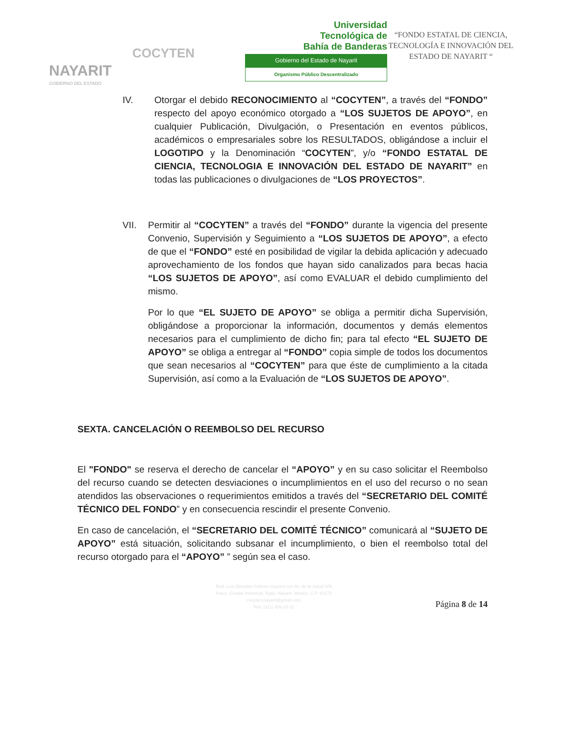NAYARIT
GOBIERNO DEL ESTADO
COCYTEN
Universidad
Tecnológica de
Bahía de Banderas
Gobierno del Estado de Nayarit
Organismo Público Descentralizado
“FONDO ESTATAL DE CIENCIA, TECNOLOGÍA E INNOVACIÓN DEL ESTADO DE NAYARIT “
IV. Otorgar el debido RECONOCIMIENTO al “COCYTEN”, a través del “FONDO” respecto del apoyo económico otorgado a “LOS SUJETOS DE APOYO”, en cualquier Publicación, Divulgación, o Presentación en eventos públicos, académicos o empresariales sobre los RESULTADOS, obligándose a incluir el LOGOTIPO y la Denominación “COCYTEN”, y/o “FONDO ESTATAL DE CIENCIA, TECNOLOGIA E INNOVACIÓN DEL ESTADO DE NAYARIT” en todas las publicaciones o divulgaciones de “LOS PROYECTOS”.
VII. Permitir al “COCYTEN” a través del “FONDO” durante la vigencia del presente Convenio, Supervisión y Seguimiento a “LOS SUJETOS DE APOYO”, a efecto de que el “FONDO” esté en posibilidad de vigilar la debida aplicación y adecuado aprovechamiento de los fondos que hayan sido canalizados para becas hacia “LOS SUJETOS DE APOYO”, así como EVALUAR el debido cumplimiento del mismo.
Por lo que “EL SUJETO DE APOYO” se obliga a permitir dicha Supervisión, obligándose a proporcionar la información, documentos y demás elementos necesarios para el cumplimiento de dicho fin; para tal efecto “EL SUJETO DE APOYO” se obliga a entregar al “FONDO” copia simple de todos los documentos que sean necesarios al “COCYTEN” para que éste de cumplimiento a la citada Supervisión, así como a la Evaluación de “LOS SUJETOS DE APOYO”.
SEXTA. CANCELACIÓN O REEMBOLSO DEL RECURSO
El "FONDO" se reserva el derecho de cancelar el “APOYO” y en su caso solicitar el Reembolso del recurso cuando se detecten desviaciones o incumplimientos en el uso del recurso o no sean atendidos las observaciones o requerimientos emitidos a través del “SECRETARIO DEL COMITÉ TÉCNICO DEL FONDO” y en consecuencia rescindir el presente Convenio.
En caso de cancelación, el “SECRETARIO DEL COMITÉ TÉCNICO” comunicará al “SUJETO DE APOYO” está situación, solicitando subsanar el incumplimiento, o bien el reembolso total del recurso otorgado para el “APOYO” ” según sea el caso.
Blvd. Luis Donaldo Colosio esquina con Av. de la Salud S/N
Fracc. Ciudad Industrial, Tepic, Nayarit, México. C.P. 63173
cocyten.nayarit@gmail.com
Tels: (311) 456-16-31
Página 8 de 14